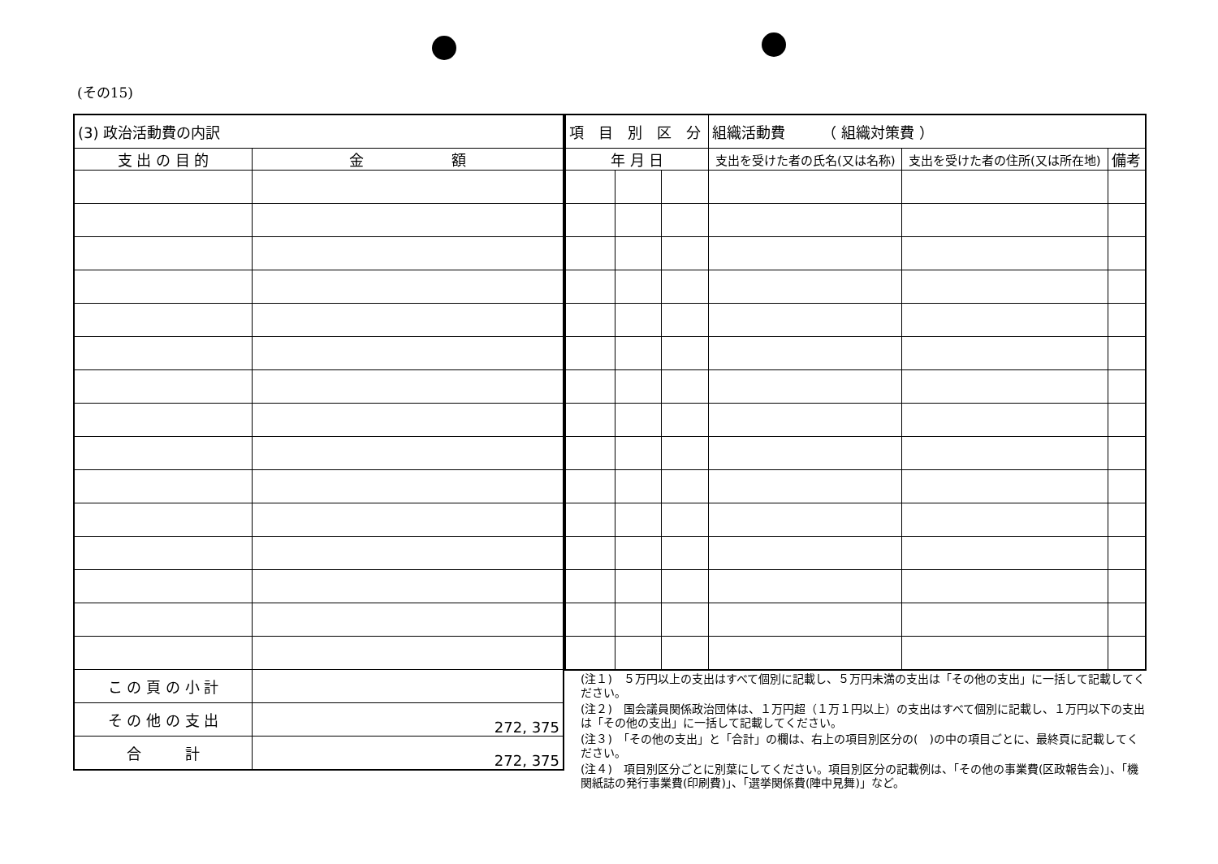(その15)
| (3) 政治活動費の内訳 | |
| 支 出 の 目 的 | 金 額 |
| こ の 頁 の 小 計 | |
| そ の 他 の 支 出 | 272, 375 |
| 合 計 | 272, 375 |
| 項 目 別 区 分 | | | 組織活動費 （ 組織対策費 ） | | |
| 年 月 日 | | | 支出を受けた者の氏名(又は名称) | 支出を受けた者の住所(又は所在地) | 備考 |
(注１)　５万円以上の支出はすべて個別に記載し、５万円未満の支出は「その他の支出」に一括して記載してください。
(注２)　国会議員関係政治団体は、１万円超（１万１円以上）の支出はすべて個別に記載し、１万円以下の支出は「その他の支出」に一括して記載してください。
(注３)　「その他の支出」と「合計」の欄は、右上の項目別区分の(　)の中の項目ごとに、最終頁に記載してください。
(注４)　項目別区分ごとに別葉にしてください。項目別区分の記載例は、「その他の事業費(区政報告会)」、「機関紙誌の発行事業費(印刷費)」、「選挙関係費(陣中見舞)」など。